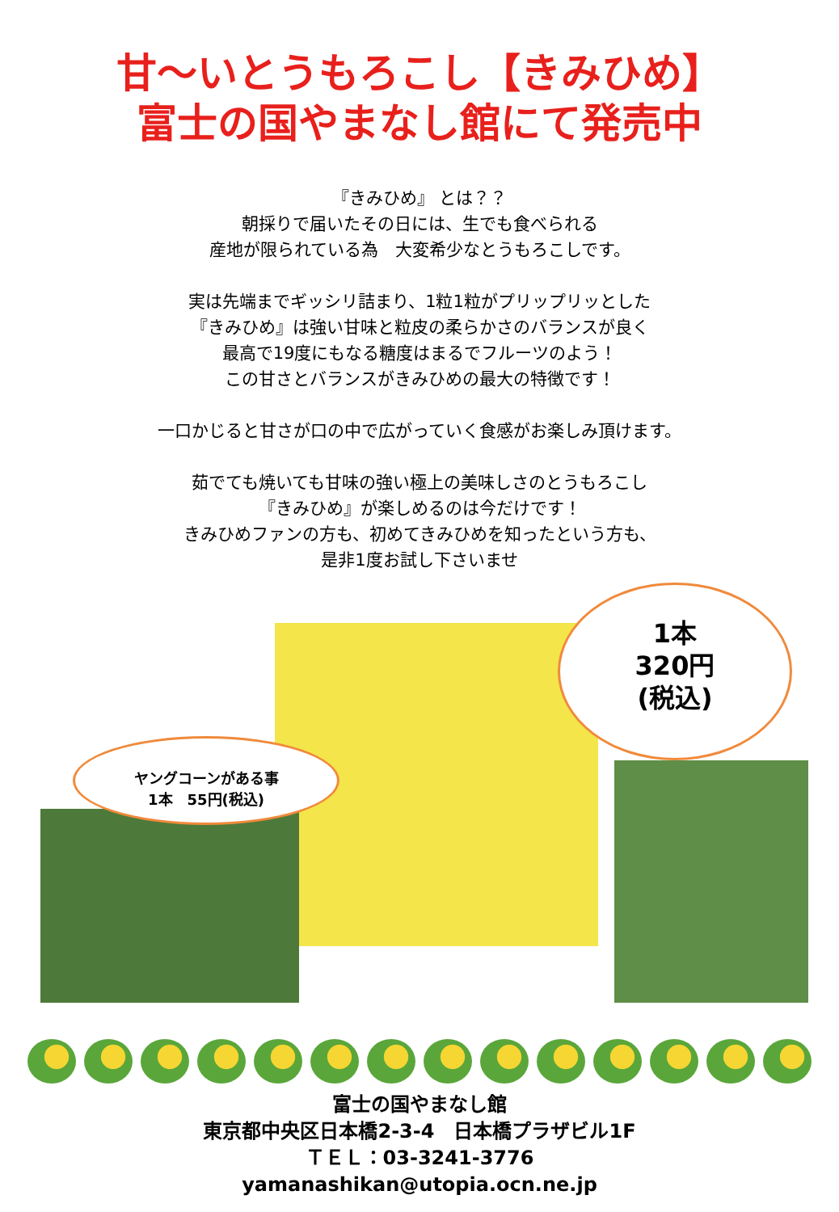甘～いとうもろこし【きみひめ】
富士の国やまなし館にて発売中
『きみひめ』 とは？？
朝採りで届いたその日には、生でも食べられる
産地が限られている為　大変希少なとうもろこしです。
実は先端までギッシリ詰まり、1粒1粒がプリップリッとした
『きみひめ』は強い甘味と粒皮の柔らかさのバランスが良く
最高で19度にもなる糖度はまるでフルーツのよう！
この甘さとバランスがきみひめの最大の特徴です！
一口かじると甘さが口の中で広がっていく食感がお楽しみ頂けます。
茹でても焼いても甘味の強い極上の美味しさのとうもろこし
『きみひめ』が楽しめるのは今だけです！
きみひめファンの方も、初めてきみひめを知ったという方も、
是非1度お試し下さいませ
ヤングコーンがある事
1本　55円(税込)
1本
320円
(税込)
富士の国やまなし館
東京都中央区日本橋2-3-4　日本橋プラザビル1F
ＴＥＬ：03-3241-3776
yamanashikan@utopia.ocn.ne.jp